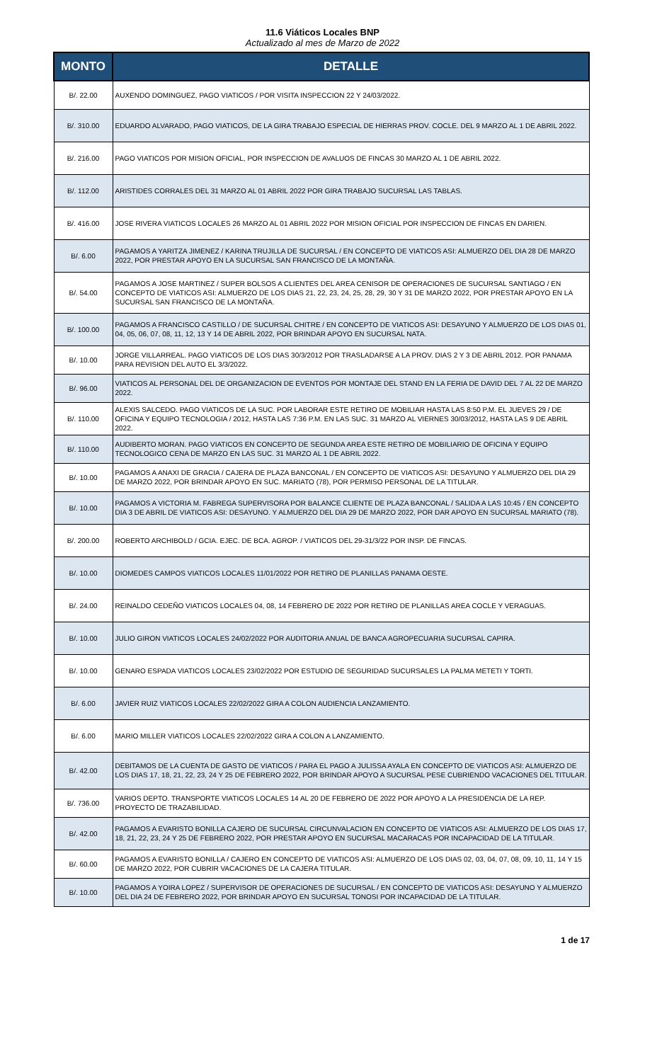11.6 Viáticos Locales BNP
Actualizado al mes de Marzo de 2022
| MONTO | DETALLE |
| --- | --- |
| B/. 22.00 | AUXENDO DOMINGUEZ, PAGO VIATICOS / POR VISITA INSPECCION 22 Y 24/03/2022. |
| B/. 310.00 | EDUARDO ALVARADO, PAGO VIATICOS, DE LA GIRA TRABAJO ESPECIAL DE HIERRAS PROV. COCLE. DEL 9 MARZO AL 1 DE ABRIL 2022. |
| B/. 216.00 | PAGO VIATICOS POR MISION OFICIAL, POR INSPECCION DE AVALUOS DE FINCAS 30 MARZO AL 1 DE ABRIL 2022. |
| B/. 112.00 | ARISTIDES CORRALES DEL 31 MARZO AL 01 ABRIL 2022 POR GIRA TRABAJO SUCURSAL LAS TABLAS. |
| B/. 416.00 | JOSE RIVERA VIATICOS LOCALES 26 MARZO AL 01 ABRIL 2022 POR MISION OFICIAL POR INSPECCION DE FINCAS EN DARIEN. |
| B/. 6.00 | PAGAMOS A YARITZA JIMENEZ / KARINA TRUJILLA DE SUCURSAL / EN CONCEPTO DE VIATICOS ASI: ALMUERZO DEL DIA 28 DE MARZO 2022, POR PRESTAR APOYO EN LA SUCURSAL SAN FRANCISCO DE LA MONTAÑA. |
| B/. 54.00 | PAGAMOS A JOSE MARTINEZ / SUPER BOLSOS A CLIENTES DEL AREA CENISOR DE OPERACIONES DE SUCURSAL SANTIAGO / EN CONCEPTO DE VIATICOS ASI: ALMUERZO DE LOS DIAS 21, 22, 23, 24, 25, 28, 29, 30 Y 31 DE MARZO 2022, POR PRESTAR APOYO EN LA SUCURSAL SAN FRANCISCO DE LA MONTAÑA. |
| B/. 100.00 | PAGAMOS A FRANCISCO CASTILLO / DE SUCURSAL CHITRE / EN CONCEPTO DE VIATICOS ASI: DESAYUNO Y ALMUERZO DE LOS DIAS 01, 04, 05, 06, 07, 08, 11, 12, 13 Y 14 DE ABRIL 2022, POR BRINDAR APOYO EN SUCURSAL NATA. |
| B/. 10.00 | JORGE VILLARREAL. PAGO VIATICOS DE LOS DIAS 30/3/2012 POR TRASLADARSE A LA PROV. DIAS 2 Y 3 DE ABRIL 2012. POR PANAMA PARA REVISION DEL AUTO EL 3/3/2022. |
| B/. 96.00 | VIATICOS AL PERSONAL DEL DE ORGANIZACION DE EVENTOS POR MONTAJE DEL STAND EN LA FERIA DE DAVID DEL 7 AL 22 DE MARZO 2022. |
| B/. 110.00 | ALEXIS SALCEDO. PAGO VIATICOS DE LA SUC. POR LABORAR ESTE RETIRO DE MOBILIAR HASTA LAS 8:50 P.M. EL JUEVES 29 / DE OFICINA Y EQUIPO TECNOLOGIA / 2012, HASTA LAS 7:36 P.M. EN LAS SUC. 31 MARZO AL VIERNES 30/03/2012, HASTA LAS 9 DE ABRIL 2022. |
| B/. 110.00 | AUDIBERTO MORAN. PAGO VIATICOS EN CONCEPTO DE SEGUNDA AREA ESTE RETIRO DE MOBILIARIO DE OFICINA Y EQUIPO TECNOLOGICO CENA DE MARZO EN LAS SUC. 31 MARZO AL 1 DE ABRIL 2022. |
| B/. 10.00 | PAGAMOS A ANAXI DE GRACIA / CAJERA DE PLAZA BANCONAL / EN CONCEPTO DE VIATICOS ASI: DESAYUNO Y ALMUERZO DEL DIA 29 DE MARZO 2022, POR BRINDAR APOYO EN SUC. MARIATO (78), POR PERMISO PERSONAL DE LA TITULAR. |
| B/. 10.00 | PAGAMOS A VICTORIA M. FABREGA SUPERVISORA POR BALANCE CLIENTE DE PLAZA BANCONAL / SALIDA A LAS 10:45 / EN CONCEPTO DIA 3 DE ABRIL DE VIATICOS ASI: DESAYUNO. Y ALMUERZO DEL DIA 29 DE MARZO 2022, POR DAR APOYO EN SUCURSAL MARIATO (78). |
| B/. 200.00 | ROBERTO ARCHIBOLD / GCIA. EJEC. DE BCA. AGROP. / VIATICOS DEL 29-31/3/22 POR INSP. DE FINCAS. |
| B/. 10.00 | DIOMEDES CAMPOS VIATICOS LOCALES 11/01/2022 POR RETIRO DE PLANILLAS PANAMA OESTE. |
| B/. 24.00 | REINALDO CEDEÑO VIATICOS LOCALES 04, 08, 14 FEBRERO DE 2022 POR RETIRO DE PLANILLAS AREA COCLE Y VERAGUAS. |
| B/. 10.00 | JULIO GIRON VIATICOS LOCALES 24/02/2022 POR AUDITORIA ANUAL DE BANCA AGROPECUARIA SUCURSAL CAPIRA. |
| B/. 10.00 | GENARO ESPADA VIATICOS LOCALES 23/02/2022 POR ESTUDIO DE SEGURIDAD SUCURSALES LA PALMA METETI Y TORTI. |
| B/. 6.00 | JAVIER RUIZ VIATICOS LOCALES 22/02/2022 GIRA A COLON AUDIENCIA LANZAMIENTO. |
| B/. 6.00 | MARIO MILLER VIATICOS LOCALES 22/02/2022 GIRA A COLON A LANZAMIENTO. |
| B/. 42.00 | DEBITAMOS DE LA CUENTA DE GASTO DE VIATICOS / PARA EL PAGO A JULISSA AYALA EN CONCEPTO DE VIATICOS ASI: ALMUERZO DE LOS DIAS 17, 18, 21, 22, 23, 24 Y 25 DE FEBRERO 2022, POR BRINDAR APOYO A SUCURSAL PESE CUBRIENDO VACACIONES DEL TITULAR. |
| B/. 736.00 | VARIOS DEPTO. TRANSPORTE VIATICOS LOCALES 14 AL 20 DE FEBRERO DE 2022 POR APOYO A LA PRESIDENCIA DE LA REP. PROYECTO DE TRAZABILIDAD. |
| B/. 42.00 | PAGAMOS A EVARISTO BONILLA CAJERO DE SUCURSAL CIRCUNVALACION EN CONCEPTO DE VIATICOS ASI: ALMUERZO DE LOS DIAS 17, 18, 21, 22, 23, 24 Y 25 DE FEBRERO 2022, POR PRESTAR APOYO EN SUCURSAL MACARACAS POR INCAPACIDAD DE LA TITULAR. |
| B/. 60.00 | PAGAMOS A EVARISTO BONILLA / CAJERO EN CONCEPTO DE VIATICOS ASI: ALMUERZO DE LOS DIAS 02, 03, 04, 07, 08, 09, 10, 11, 14 Y 15 DE MARZO 2022, POR CUBRIR VACACIONES DE LA CAJERA TITULAR. |
| B/. 10.00 | PAGAMOS A YOIRA LOPEZ / SUPERVISOR DE OPERACIONES DE SUCURSAL / EN CONCEPTO DE VIATICOS ASI: DESAYUNO Y ALMUERZO DEL DIA 24 DE FEBRERO 2022, POR BRINDAR APOYO EN SUCURSAL TONOSI POR INCAPACIDAD DE LA TITULAR. |
1 de 17